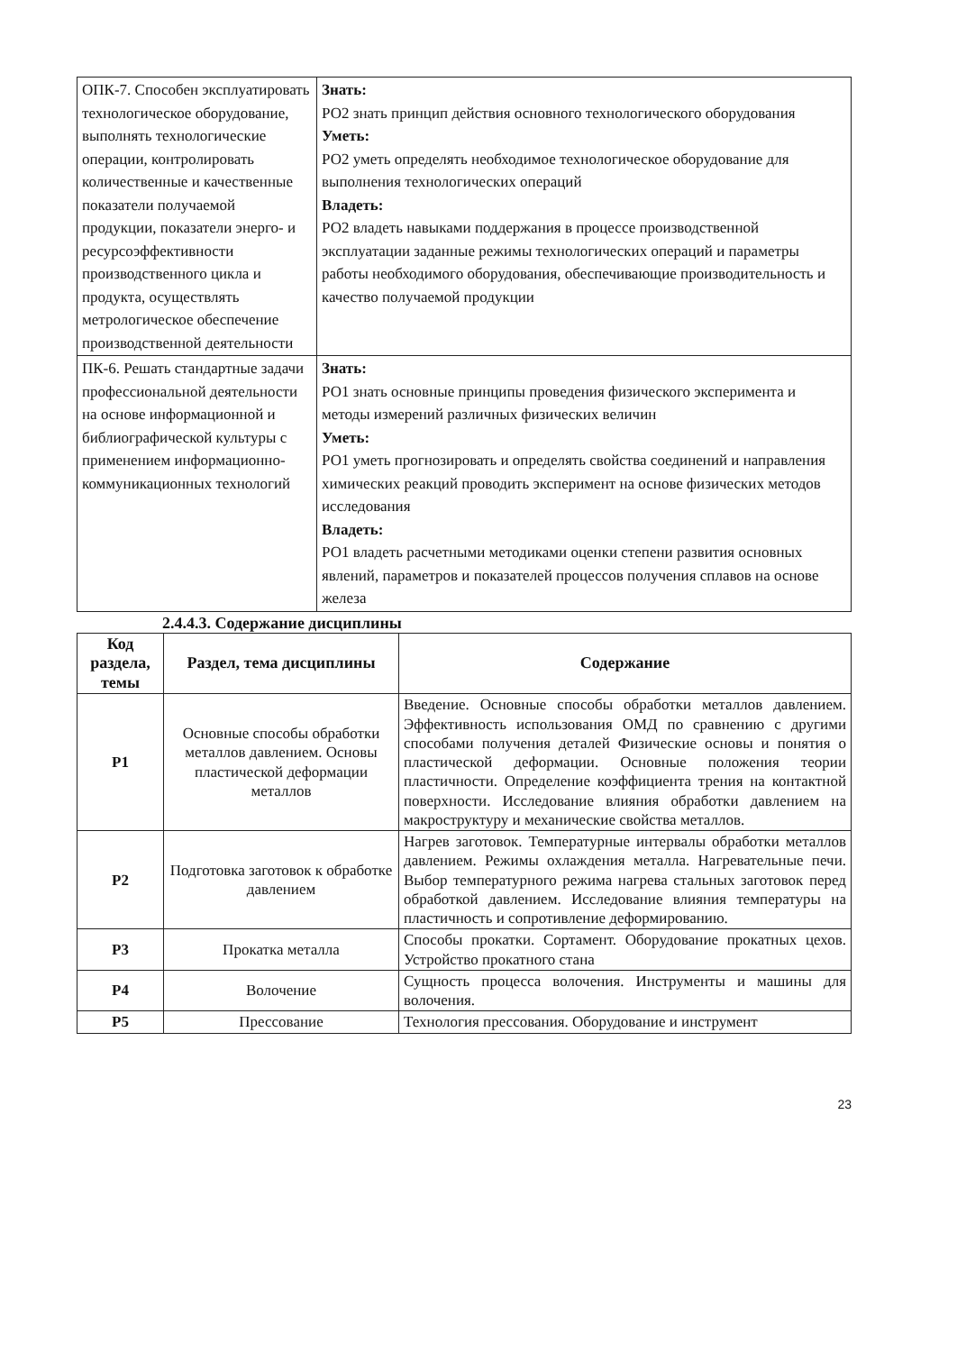| ОПК-7. Способен эксплуатировать технологическое оборудование, выполнять технологические операции, контролировать количественные и качественные показатели получаемой продукции, показатели энерго- и ресурсоэффективности производственного цикла и продукта, осуществлять метрологическое обеспечение производственной деятельности | Знать: РО2 знать принцип действия основного технологического оборудования Уметь: РО2 уметь определять необходимое технологическое оборудование для выполнения технологических операций Владеть: РО2 владеть навыками поддержания в процессе производственной эксплуатации заданные режимы технологических операций и параметры работы необходимого оборудования, обеспечивающие производительность и качество получаемой продукции |
| ПК-6. Решать стандартные задачи профессиональной деятельности на основе информационной и библиографической культуры с применением информационно-коммуникационных технологий | Знать: РО1 знать основные принципы проведения физического эксперимента и методы измерений различных физических величин Уметь: РО1 уметь прогнозировать и определять свойства соединений и направления химических реакций проводить эксперимент на основе физических методов исследования Владеть: РО1 владеть расчетными методиками оценки степени развития основных явлений, параметров и показателей процессов получения сплавов на основе железа |
2.4.4.3. Содержание дисциплины
| Код раздела, темы | Раздел, тема дисциплины | Содержание |
| --- | --- | --- |
| Р1 | Основные способы обработки металлов давлением. Основы пластической деформации металлов | Введение. Основные способы обработки металлов давлением. Эффективность использования ОМД по сравнению с другими способами получения деталей Физические основы и понятия о пластической деформации. Основные положения теории пластичности. Определение коэффициента трения на контактной поверхности. Исследование влияния обработки давлением на макроструктуру и механические свойства металлов. |
| Р2 | Подготовка заготовок к обработке давлением | Нагрев заготовок. Температурные интервалы обработки металлов давлением. Режимы охлаждения металла. Нагревательные печи. Выбор температурного режима нагрева стальных заготовок перед обработкой давлением. Исследование влияния температуры на пластичность и сопротивление деформированию. |
| Р3 | Прокатка металла | Способы прокатки. Сортамент. Оборудование прокатных цехов. Устройство прокатного стана |
| Р4 | Волочение | Сущность процесса волочения. Инструменты и машины для волочения. |
| Р5 | Прессование | Технология прессования. Оборудование и инструмент |
23